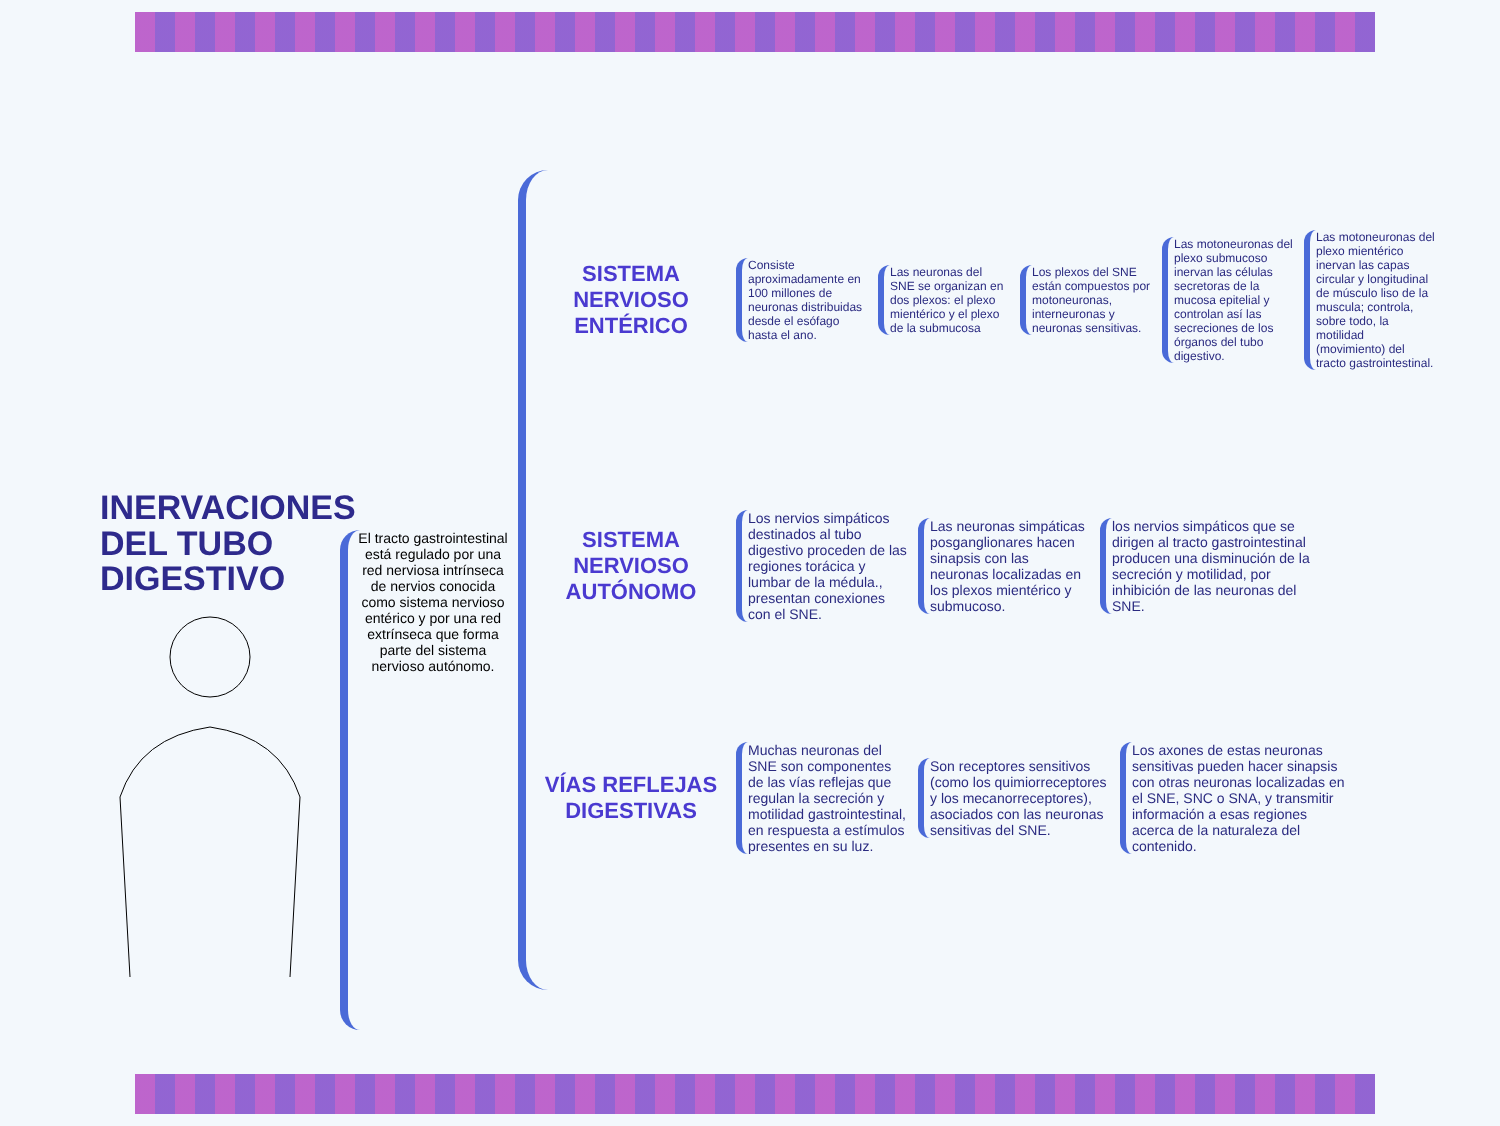INERVACIONES DEL TUBO DIGESTIVO
El tracto gastrointestinal está regulado por una red nerviosa intrínseca de nervios conocida como sistema nervioso entérico y por una red extrínseca que forma parte del sistema nervioso autónomo.
SISTEMA NERVIOSO ENTÉRICO
Consiste aproximadamente en 100 millones de neuronas distribuidas desde el esófago hasta el ano.
Las neuronas del SNE se organizan en dos plexos: el plexo mientérico y el plexo de la submucosa
Los plexos del SNE están compuestos por motoneuronas, interneuronas y neuronas sensitivas.
Las motoneuronas del plexo submucoso inervan las células secretoras de la mucosa epitelial y controlan así las secreciones de los órganos del tubo digestivo.
Las motoneuronas del plexo mientérico inervan las capas circular y longitudinal de músculo liso de la muscula; controla, sobre todo, la motilidad (movimiento) del tracto gastrointestinal.
SISTEMA NERVIOSO AUTÓNOMO
Los nervios simpáticos destinados al tubo digestivo proceden de las regiones torácica y lumbar de la médula., presentan conexiones con el SNE.
Las neuronas simpáticas posganglionares hacen sinapsis con las neuronas localizadas en los plexos mientérico y submucoso.
los nervios simpáticos que se dirigen al tracto gastrointestinal producen una disminución de la secreción y motilidad, por inhibición de las neuronas del SNE.
VÍAS REFLEJAS DIGESTIVAS
Muchas neuronas del SNE son componentes de las vías reflejas que regulan la secreción y motilidad gastrointestinal, en respuesta a estímulos presentes en su luz.
Son receptores sensitivos (como los quimiorreceptores y los mecanorreceptores), asociados con las neuronas sensitivas del SNE.
Los axones de estas neuronas sensitivas pueden hacer sinapsis con otras neuronas localizadas en el SNE, SNC o SNA, y transmitir información a esas regiones acerca de la naturaleza del contenido.